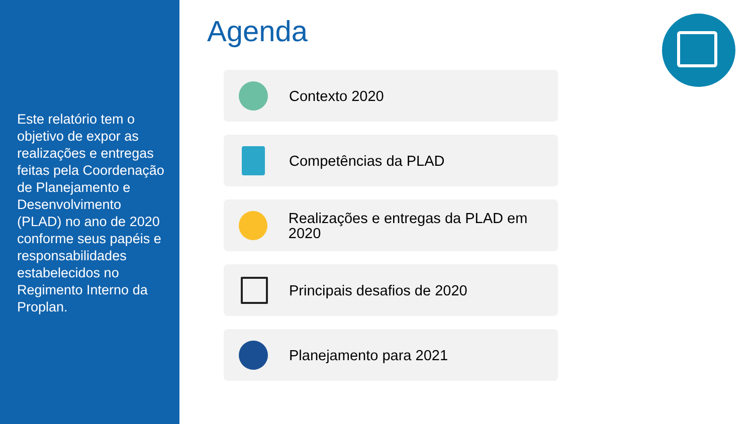Este relatório tem o objetivo de expor as realizações e entregas feitas pela Coordenação de Planejamento e Desenvolvimento (PLAD) no ano de 2020 conforme seus papéis e responsabilidades estabelecidos no Regimento Interno da Proplan.
Agenda
Contexto 2020
Competências da PLAD
Realizações e entregas da PLAD em 2020
Principais desafios de 2020
Planejamento para 2021